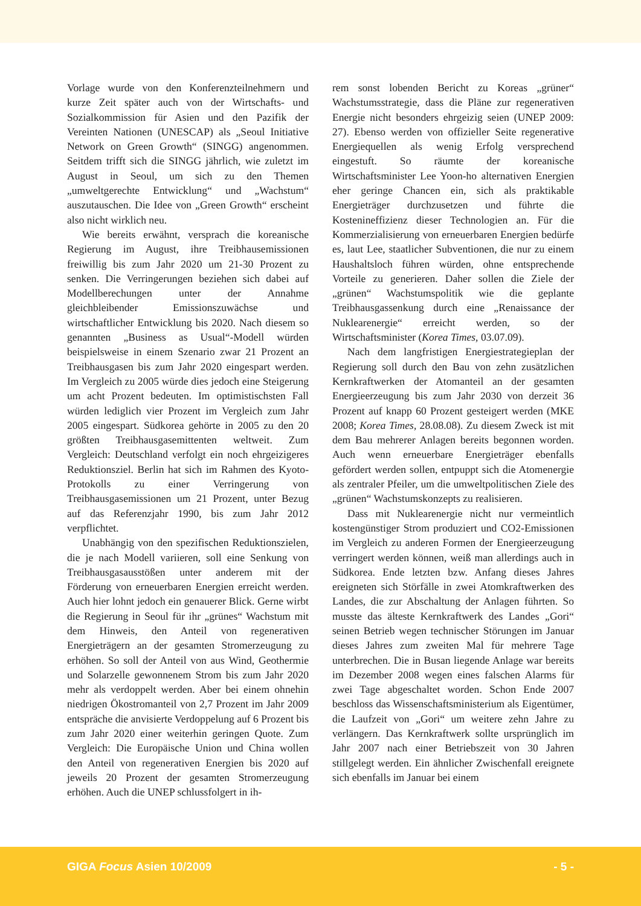Vorlage wurde von den Konferenzteilnehmern und kurze Zeit später auch von der Wirtschafts- und Sozialkommission für Asien und den Pazifik der Vereinten Nationen (UNESCAP) als „Seoul Initiative Network on Green Growth“ (SINGG) angenommen. Seitdem trifft sich die SINGG jährlich, wie zuletzt im August in Seoul, um sich zu den Themen „umweltgerechte Entwicklung“ und „Wachstum“ auszutauschen. Die Idee von „Green Growth“ erscheint also nicht wirklich neu.
Wie bereits erwähnt, versprach die koreanische Regierung im August, ihre Treibhausemissionen freiwillig bis zum Jahr 2020 um 21-30 Prozent zu senken. Die Verringerungen beziehen sich dabei auf Modellberechungen unter der Annahme gleichbleibender Emissionszuwächse und wirtschaftlicher Entwicklung bis 2020. Nach diesem so genannten „Business as Usual“-Modell würden beispielsweise in einem Szenario zwar 21 Prozent an Treibhausgasen bis zum Jahr 2020 eingespart werden. Im Vergleich zu 2005 würde dies jedoch eine Steigerung um acht Prozent bedeuten. Im optimistischsten Fall würden lediglich vier Prozent im Vergleich zum Jahr 2005 eingespart. Südkorea gehörte in 2005 zu den 20 größten Treibhausgasemittenten weltweit. Zum Vergleich: Deutschland verfolgt ein noch ehrgeizigeres Reduktionsziel. Berlin hat sich im Rahmen des Kyoto-Protokolls zu einer Verringerung von Treibhausgasemissionen um 21 Prozent, unter Bezug auf das Referenzjahr 1990, bis zum Jahr 2012 verpflichtet.
Unabhängig von den spezifischen Reduktionszielen, die je nach Modell variieren, soll eine Senkung von Treibhausgasausstößen unter anderem mit der Förderung von erneuerbaren Energien erreicht werden. Auch hier lohnt jedoch ein genauerer Blick. Gerne wirbt die Regierung in Seoul für ihr „grünes“ Wachstum mit dem Hinweis, den Anteil von regenerativen Energieträgern an der gesamten Stromerzeugung zu erhöhen. So soll der Anteil von aus Wind, Geothermie und Solarzelle gewonnenem Strom bis zum Jahr 2020 mehr als verdoppelt werden. Aber bei einem ohnehin niedrigen Ökostromanteil von 2,7 Prozent im Jahr 2009 entspräche die anvisierte Verdoppelung auf 6 Prozent bis zum Jahr 2020 einer weiterhin geringen Quote. Zum Vergleich: Die Europäische Union und China wollen den Anteil von regenerativen Energien bis 2020 auf jeweils 20 Prozent der gesamten Stromerzeugung erhöhen. Auch die UNEP schlussfolgert in ih-
rem sonst lobenden Bericht zu Koreas „grüner“ Wachstumsstrategie, dass die Pläne zur regenerativen Energie nicht besonders ehrgeizig seien (UNEP 2009: 27). Ebenso werden von offizieller Seite regenerative Energiequellen als wenig Erfolg versprechend eingestuft. So räumte der koreanische Wirtschaftsminister Lee Yoon-ho alternativen Energien eher geringe Chancen ein, sich als praktikable Energieträger durchzusetzen und führte die Kostenineffizienz dieser Technologien an. Für die Kommerzialisierung von erneuerbaren Energien bedürfe es, laut Lee, staatlicher Subventionen, die nur zu einem Haushaltsloch führen würden, ohne entsprechende Vorteile zu generieren. Daher sollen die Ziele der „grünen“ Wachstumspolitik wie die geplante Treibhausgassenkung durch eine „Renaissance der Nuklearenergie“ erreicht werden, so der Wirtschaftsminister (Korea Times, 03.07.09).
Nach dem langfristigen Energiestrategieplan der Regierung soll durch den Bau von zehn zusätzlichen Kernkraftwerken der Atomanteil an der gesamten Energieerzeugung bis zum Jahr 2030 von derzeit 36 Prozent auf knapp 60 Prozent gesteigert werden (MKE 2008; Korea Times, 28.08.08). Zu diesem Zweck ist mit dem Bau mehrerer Anlagen bereits begonnen worden. Auch wenn erneuerbare Energieträger ebenfalls gefördert werden sollen, entpuppt sich die Atomenergie als zentraler Pfeiler, um die umweltpolitischen Ziele des „grünen“ Wachstumskonzepts zu realisieren.
Dass mit Nuklearenergie nicht nur vermeintlich kostengünstiger Strom produziert und CO2-Emissionen im Vergleich zu anderen Formen der Energieerzeugung verringert werden können, weiß man allerdings auch in Südkorea. Ende letzten bzw. Anfang dieses Jahres ereigneten sich Störfälle in zwei Atomkraftwerken des Landes, die zur Abschaltung der Anlagen führten. So musste das älteste Kernkraftwerk des Landes „Gori“ seinen Betrieb wegen technischer Störungen im Januar dieses Jahres zum zweiten Mal für mehrere Tage unterbrechen. Die in Busan liegende Anlage war bereits im Dezember 2008 wegen eines falschen Alarms für zwei Tage abgeschaltet worden. Schon Ende 2007 beschloss das Wissenschaftsministerium als Eigentümer, die Laufzeit von „Gori“ um weitere zehn Jahre zu verlängern. Das Kernkraftwerk sollte ursprünglich im Jahr 2007 nach einer Betriebszeit von 30 Jahren stillgelegt werden. Ein ähnlicher Zwischenfall ereignete sich ebenfalls im Januar bei einem
GIGA Focus Asien 10/2009 - 5 -